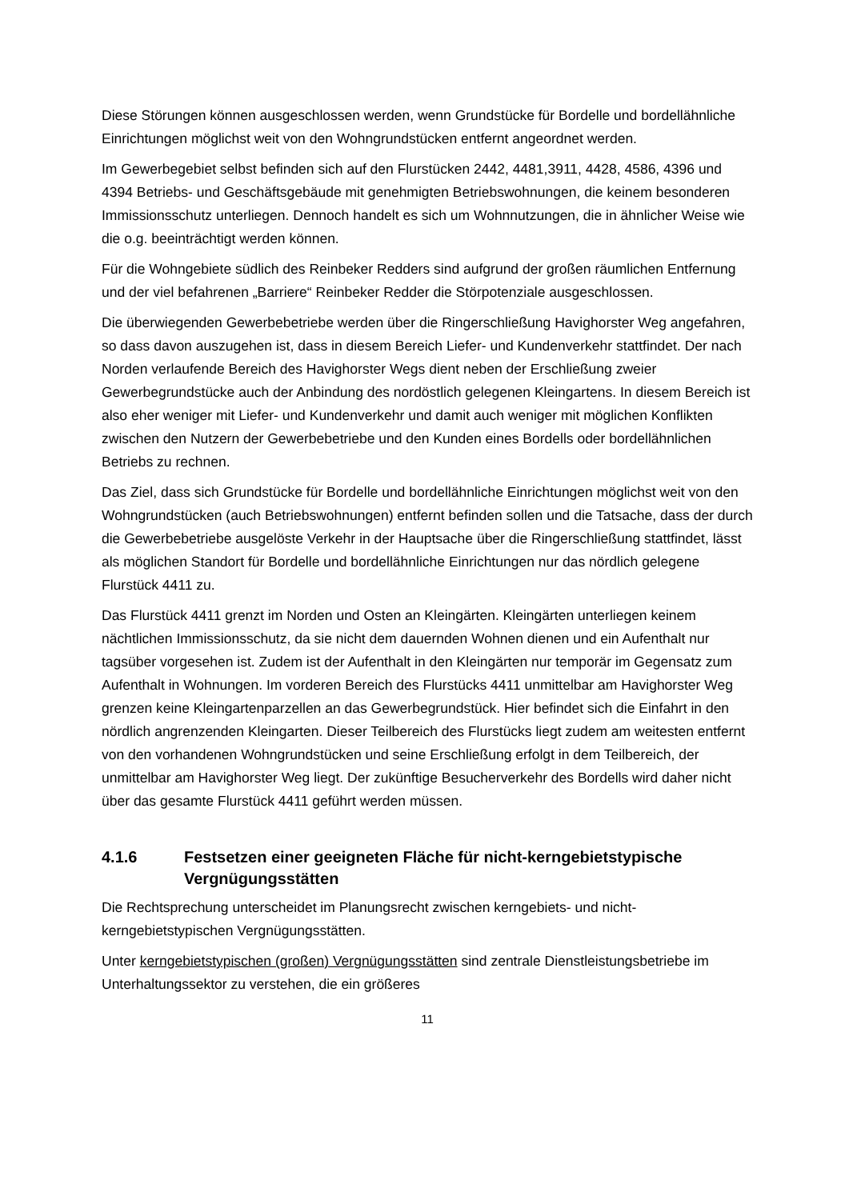Diese Störungen können ausgeschlossen werden, wenn Grundstücke für Bordelle und bordellähnliche Einrichtungen möglichst weit von den Wohngrundstücken entfernt angeordnet werden.
Im Gewerbegebiet selbst befinden sich auf den Flurstücken 2442, 4481,3911, 4428, 4586, 4396 und 4394 Betriebs- und Geschäftsgebäude mit genehmigten Betriebswohnungen, die keinem besonderen Immissionsschutz unterliegen. Dennoch handelt es sich um Wohnnutzungen, die in ähnlicher Weise wie die o.g. beeinträchtigt werden können.
Für die Wohngebiete südlich des Reinbeker Redders sind aufgrund der großen räumlichen Entfernung und der viel befahrenen „Barriere“ Reinbeker Redder die Störpotenziale ausgeschlossen.
Die überwiegenden Gewerbebetriebe werden über die Ringerschließung Havighorster Weg angefahren, so dass davon auszugehen ist, dass in diesem Bereich Liefer- und Kundenverkehr stattfindet. Der nach Norden verlaufende Bereich des Havighorster Wegs dient neben der Erschließung zweier Gewerbegrundstücke auch der Anbindung des nordöstlich gelegenen Kleingartens. In diesem Bereich ist also eher weniger mit Liefer- und Kundenverkehr und damit auch weniger mit möglichen Konflikten zwischen den Nutzern der Gewerbebetriebe und den Kunden eines Bordells oder bordellähnlichen Betriebs zu rechnen.
Das Ziel, dass sich Grundstücke für Bordelle und bordellähnliche Einrichtungen möglichst weit von den Wohngrundstücken (auch Betriebswohnungen) entfernt befinden sollen und die Tatsache, dass der durch die Gewerbebetriebe ausgelöste Verkehr in der Hauptsache über die Ringerschließung stattfindet, lässt als möglichen Standort für Bordelle und bordellähnliche Einrichtungen nur das nördlich gelegene Flurstück 4411 zu.
Das Flurstück 4411 grenzt im Norden und Osten an Kleingärten. Kleingärten unterliegen keinem nächtlichen Immissionsschutz, da sie nicht dem dauernden Wohnen dienen und ein Aufenthalt nur tagsüber vorgesehen ist. Zudem ist der Aufenthalt in den Kleingärten nur temporär im Gegensatz zum Aufenthalt in Wohnungen. Im vorderen Bereich des Flurstücks 4411 unmittelbar am Havighorster Weg grenzen keine Kleingartenparzellen an das Gewerbegrundstück. Hier befindet sich die Einfahrt in den nördlich angrenzenden Kleingarten. Dieser Teilbereich des Flurstücks liegt zudem am weitesten entfernt von den vorhandenen Wohngrundstücken und seine Erschließung erfolgt in dem Teilbereich, der unmittelbar am Havighorster Weg liegt. Der zukünftige Besucherverkehr des Bordells wird daher nicht über das gesamte Flurstück 4411 geführt werden müssen.
4.1.6 Festsetzen einer geeigneten Fläche für nicht-kerngebietstypische Vergnügungsstätten
Die Rechtsprechung unterscheidet im Planungsrecht zwischen kerngebiets- und nicht-kerngebietstypischen Vergnügungsstätten.
Unter kerngebietstypischen (großen) Vergnügungsstätten sind zentrale Dienstleistungsbetriebe im Unterhaltungssektor zu verstehen, die ein größeres
11